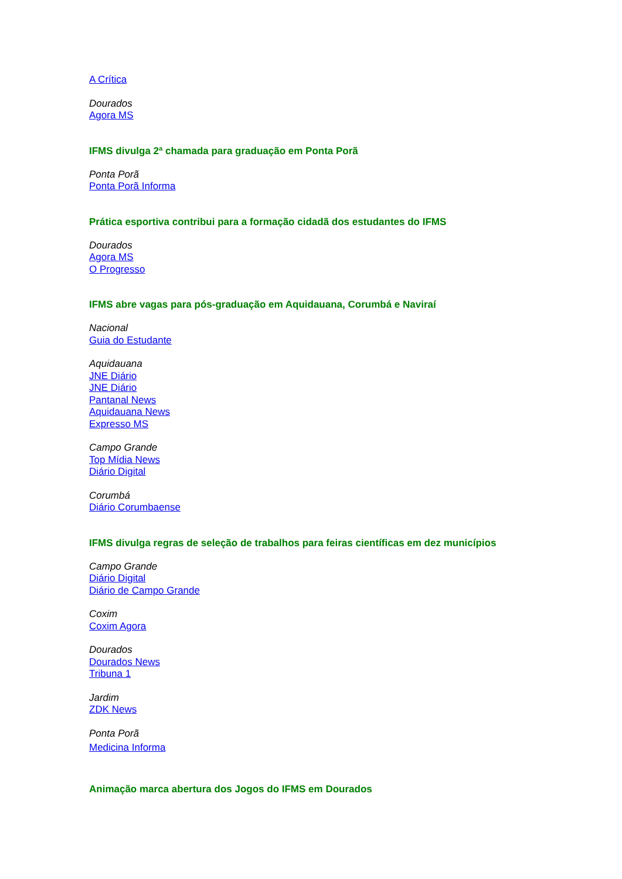A Crítica
Dourados
Agora MS
IFMS divulga 2ª chamada para graduação em Ponta Porã
Ponta Porã
Ponta Porã Informa
Prática esportiva contribui para a formação cidadã dos estudantes do IFMS
Dourados
Agora MS
O Progresso
IFMS abre vagas para pós-graduação em Aquidauana, Corumbá e Naviraí
Nacional
Guia do Estudante
Aquidauana
JNE Diário
JNE Diário
Pantanal News
Aquidauana News
Expresso MS
Campo Grande
Top Mídia News
Diário Digital
Corumbá
Diário Corumbaense
IFMS divulga regras de seleção de trabalhos para feiras científicas em dez municípios
Campo Grande
Diário Digital
Diário de Campo Grande
Coxim
Coxim Agora
Dourados
Dourados News
Tribuna 1
Jardim
ZDK News
Ponta Porã
Medicina Informa
Animação marca abertura dos Jogos do IFMS em Dourados